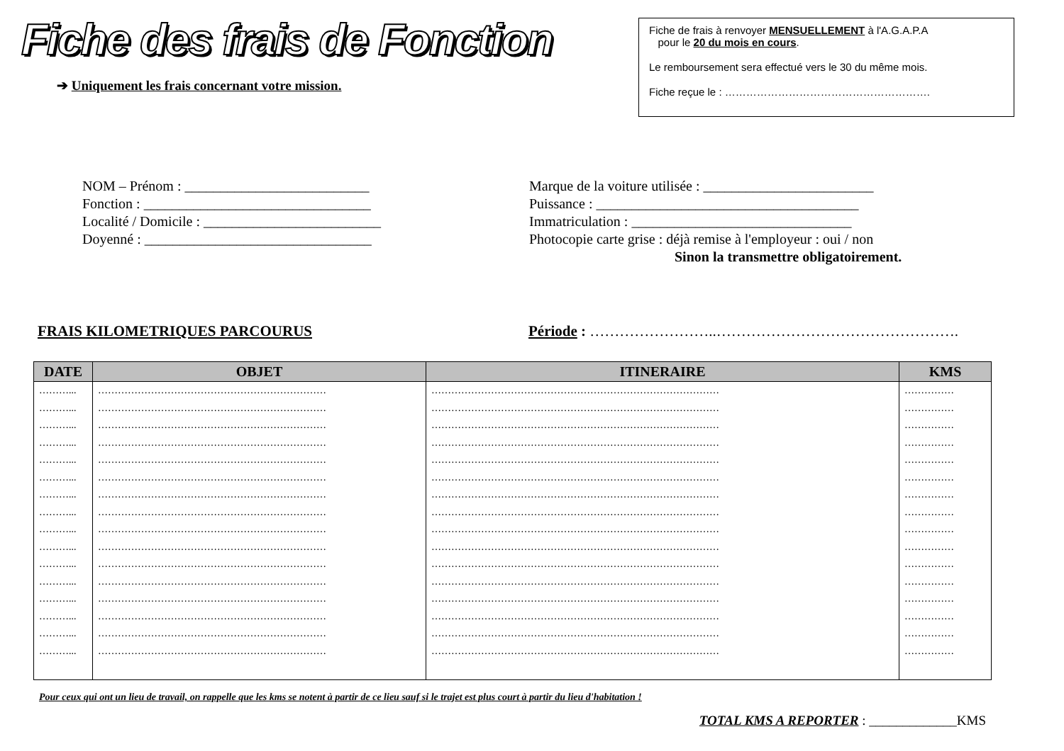Fiche des frais de Fonction
➔ Uniquement les frais concernant votre mission.
Fiche de frais à renvoyer MENSUELLEMENT à l'A.G.A.P.A
pour le 20 du mois en cours.
Le remboursement sera effectué vers le 30 du même mois.
Fiche reçue le : ………………………………………………….
NOM – Prénom : __________________________
Fonction : ________________________________
Localité / Domicile : _________________________
Doyenné : ________________________________
Marque de la voiture utilisée : ________________________
Puissance : _____________________________________
Immatriculation : _______________________________
Photocopie carte grise : déjà remise à l'employeur : oui / non
Sinon la transmettre obligatoirement.
FRAIS KILOMETRIQUES PARCOURUS Période : ……………………..………………………………………….
| DATE | OBJET | ITINERAIRE | KMS |
| --- | --- | --- | --- |
| ………... | …………………………………………………………… | …………………………………………………………………………… | …………… |
| ………... | …………………………………………………………… | …………………………………………………………………………… | …………… |
| ………... | …………………………………………………………… | …………………………………………………………………………… | …………… |
| ………... | …………………………………………………………… | …………………………………………………………………………… | …………… |
| ………... | …………………………………………………………… | …………………………………………………………………………… | …………… |
| ………... | …………………………………………………………… | …………………………………………………………………………… | …………… |
| ………... | …………………………………………………………… | …………………………………………………………………………… | …………… |
| ………... | …………………………………………………………… | …………………………………………………………………………… | …………… |
| ………... | …………………………………………………………… | …………………………………………………………………………… | …………… |
| ………... | …………………………………………………………… | …………………………………………………………………………… | …………… |
| ………... | …………………………………………………………… | …………………………………………………………………………… | …………… |
| ………... | …………………………………………………………… | …………………………………………………………………………… | …………… |
| ………... | …………………………………………………………… | …………………………………………………………………………… | …………… |
| ………... | …………………………………………………………… | …………………………………………………………………………… | …………… |
| ………... | …………………………………………………………… | …………………………………………………………………………… | …………… |
| ………... | …………………………………………………………… | …………………………………………………………………………… | …………… |
Pour ceux qui ont un lieu de travail, on rappelle que les kms se notent à partir de ce lieu sauf si le trajet est plus court à partir du lieu d'habitation !
TOTAL KMS A REPORTER : _____________KMS